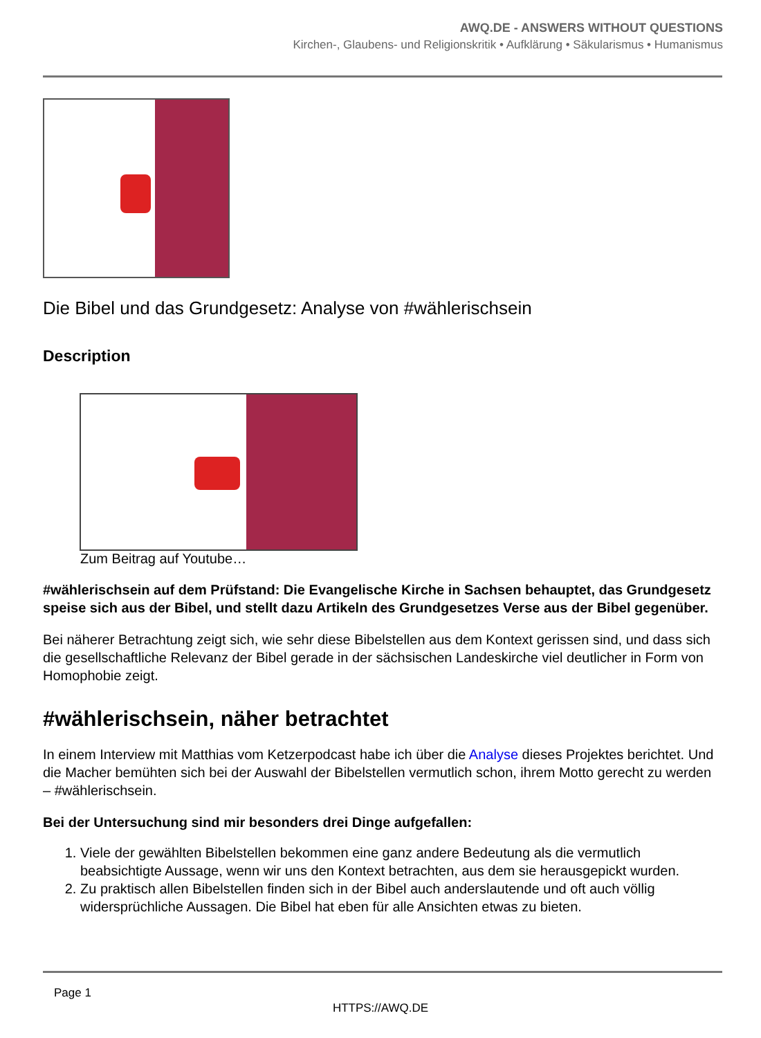AWQ.DE - ANSWERS WITHOUT QUESTIONS
Kirchen-, Glaubens- und Religionskritik • Aufklärung • Säkularismus • Humanismus
Die Bibel und das Grundgesetz: Analyse von #wählerischsein
Description
Zum Beitrag auf Youtube…
#wählerischsein auf dem Prüfstand: Die Evangelische Kirche in Sachsen behauptet, das Grundgesetz speise sich aus der Bibel, und stellt dazu Artikeln des Grundgesetzes Verse aus der Bibel gegenüber.
Bei näherer Betrachtung zeigt sich, wie sehr diese Bibelstellen aus dem Kontext gerissen sind, und dass sich die gesellschaftliche Relevanz der Bibel gerade in der sächsischen Landeskirche viel deutlicher in Form von Homophobie zeigt.
#wählerischsein, näher betrachtet
In einem Interview mit Matthias vom Ketzerpodcast habe ich über die Analyse dieses Projektes berichtet. Und die Macher bemühten sich bei der Auswahl der Bibelstellen vermutlich schon, ihrem Motto gerecht zu werden – #wählerischsein.
Bei der Untersuchung sind mir besonders drei Dinge aufgefallen:
1. Viele der gewählten Bibelstellen bekommen eine ganz andere Bedeutung als die vermutlich beabsichtigte Aussage, wenn wir uns den Kontext betrachten, aus dem sie herausgepickt wurden.
2. Zu praktisch allen Bibelstellen finden sich in der Bibel auch anderslautende und oft auch völlig widersprüchliche Aussagen. Die Bibel hat eben für alle Ansichten etwas zu bieten.
Page 1
HTTPS://AWQ.DE